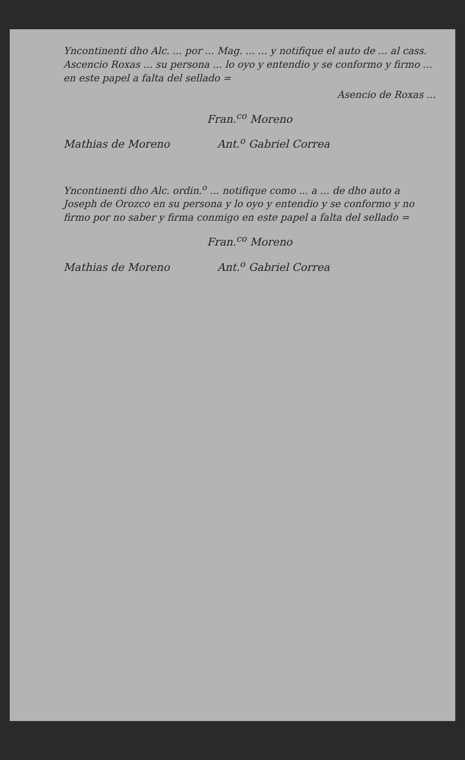Yncontinenti dho Alc. ... por ... Mag. ... ... y notifique el auto de ... al cass. Ascencio Roxas ... su persona ... lo oyo y entendio y se conformo y firmo ... en este papel a falta del sellado =
Asencio de Roxas ...
Fran.<sup>co</sup> Moreno
Mathias de Moreno Ant.<sup>o</sup> Gabriel Correa
Yncontinenti dho Alc. ordin.<sup>o</sup> ... notifique como ... a ... de dho auto a Joseph de Orozco en su persona y lo oyo y entendio y se conformo y no firmo por no saber y firma conmigo en este papel a falta del sellado =
Fran.<sup>co</sup> Moreno
Mathias de Moreno Ant.<sup>o</sup> Gabriel Correa